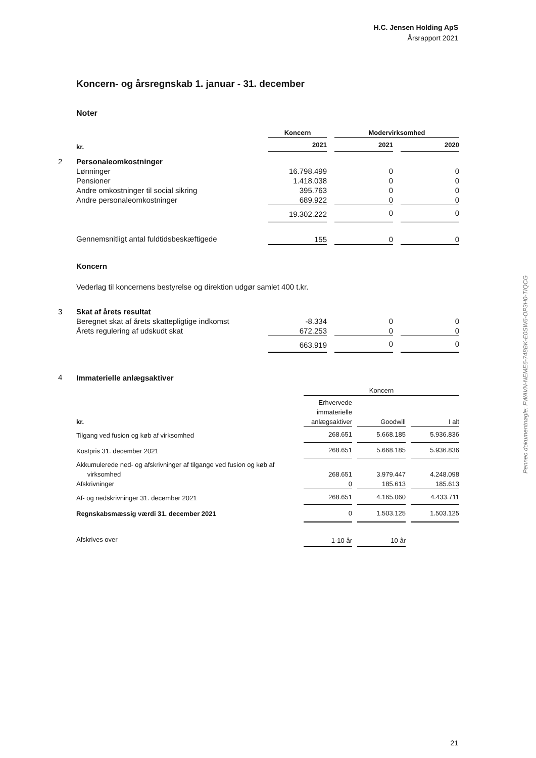H.C. Jensen Holding ApS
Årsrapport 2021
Koncern- og årsregnskab 1. januar - 31. december
Noter
| | | Koncern | | Modervirksomhed | | |
| | kr. | 2021 | | 2021 | | 2020 |
| 2 | Personaleomkostninger | | | | | |
| | Lønninger | 16.798.499 | | 0 | | 0 |
| | Pensioner | 1.418.038 | | 0 | | 0 |
| | Andre omkostninger til social sikring | 395.763 | | 0 | | 0 |
| | Andre personaleomkostninger | 689.922 | | 0 | | 0 |
| | | 19.302.222 | | 0 | | 0 |
| | Gennemsnitligt antal fuldtidsbeskæftigede | 155 | | 0 | | 0 |
| | Koncern | | | | | |
| | Vederlag til koncernens bestyrelse og direktion udgør samlet 400 t.kr. | | | | | |
| 3 | Skat af årets resultat | | | | | |
| | Beregnet skat af årets skattepligtige indkomst | -8.334 | | 0 | | 0 |
| | Årets regulering af udskudt skat | 672.253 | | 0 | | 0 |
| | | 663.919 | | 0 | | 0 |
| 4 | Immaterielle anlægsaktiver | | | | | |
| | Koncern | | | | |
| kr. | Erhvervede immaterielle anlægsaktiver | | Goodwill | | I alt |
| Tilgang ved fusion og køb af virksomhed | 268.651 | | 5.668.185 | | 5.936.836 |
| Kostpris 31. december 2021 | 268.651 | | 5.668.185 | | 5.936.836 |
| Akkumulerede ned- og afskrivninger af tilgange ved fusion og køb af virksomhed | 268.651 | | 3.979.447 | | 4.248.098 |
| Afskrivninger | 0 | | 185.613 | | 185.613 |
| Af- og nedskrivninger 31. december 2021 | 268.651 | | 4.165.060 | | 4.433.711 |
| Regnskabsmæssig værdi 31. december 2021 | 0 | | 1.503.125 | | 1.503.125 |
| Afskrives over | 1-10 år | | 10 år | | |
Penneo dokumentnøgle: FWAVN-NEME6-748BK-E0SW6-OP3H0-TIQCG
21